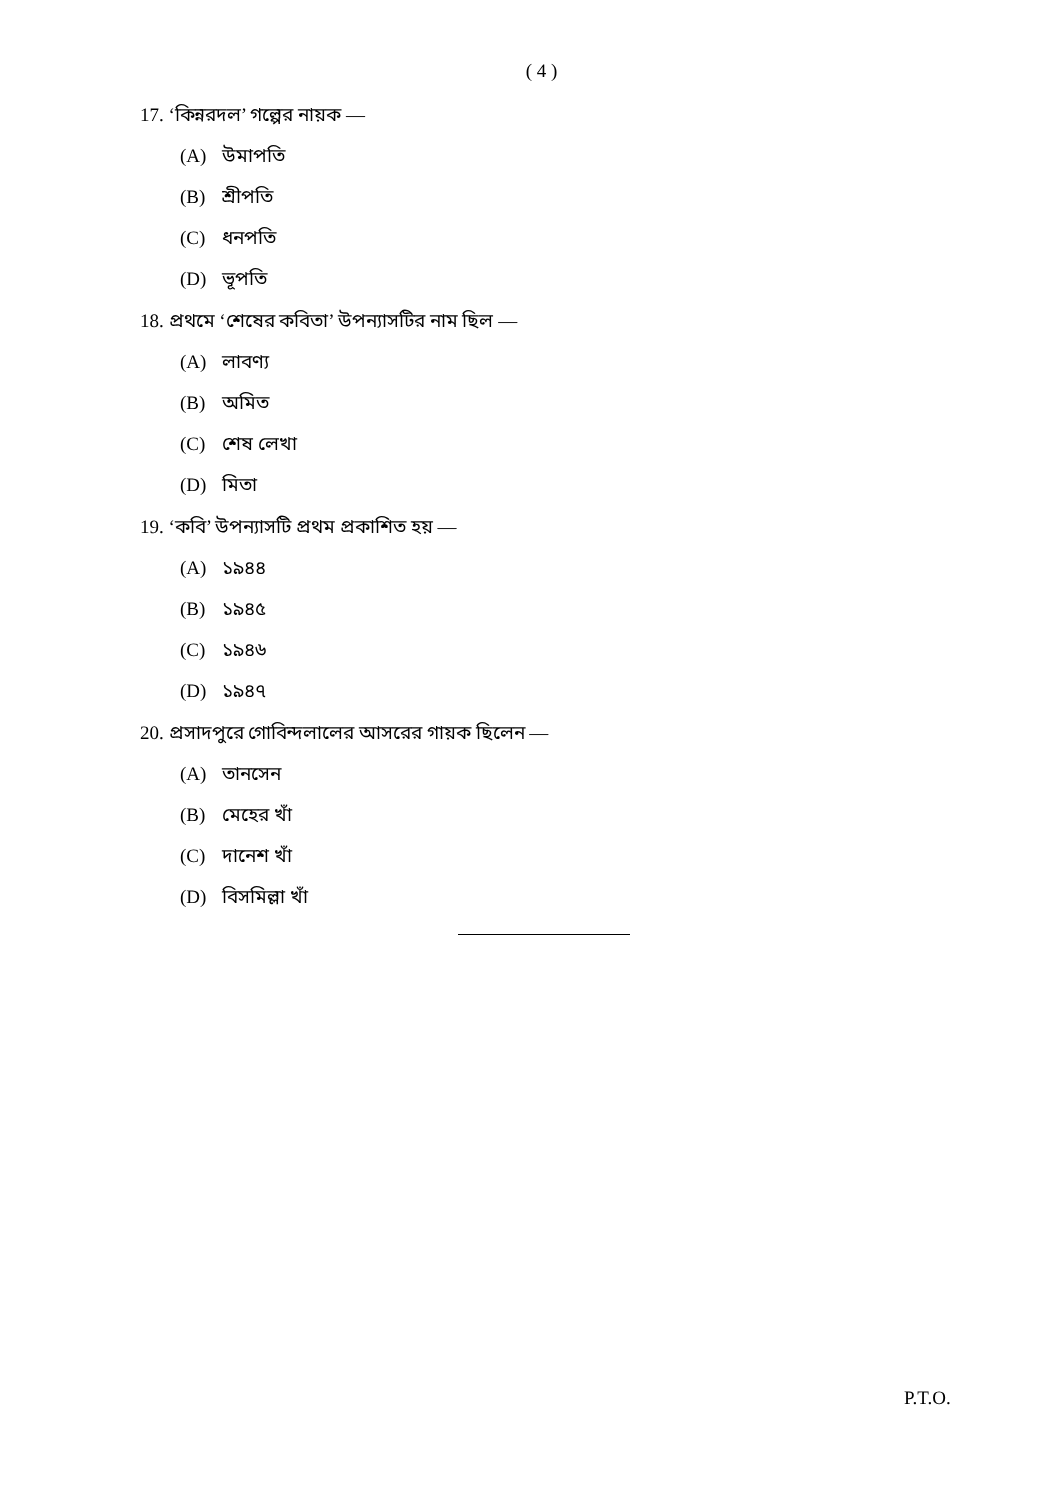( 4 )
17. ‘কিন্নরদল’ গল্পের নায়ক —
(A) উমাপতি
(B) শ্রীপতি
(C) ধনপতি
(D) ভূপতি
18. প্রথমে ‘শেষের কবিতা’ উপন্যাসটির নাম ছিল —
(A) লাবণ্য
(B) অমিত
(C) শেষ লেখা
(D) মিতা
19. ‘কবি’ উপন্যাসটি প্রথম প্রকাশিত হয় —
(A) ১৯৪৪
(B) ১৯৪৫
(C) ১৯৪৬
(D) ১৯৪৭
20. প্রসাদপুরে গোবিন্দলালের আসরের গায়ক ছিলেন —
(A) তানসেন
(B) মেহের খাঁ
(C) দানেশ খাঁ
(D) বিসমিল্লা খাঁ
P.T.O.